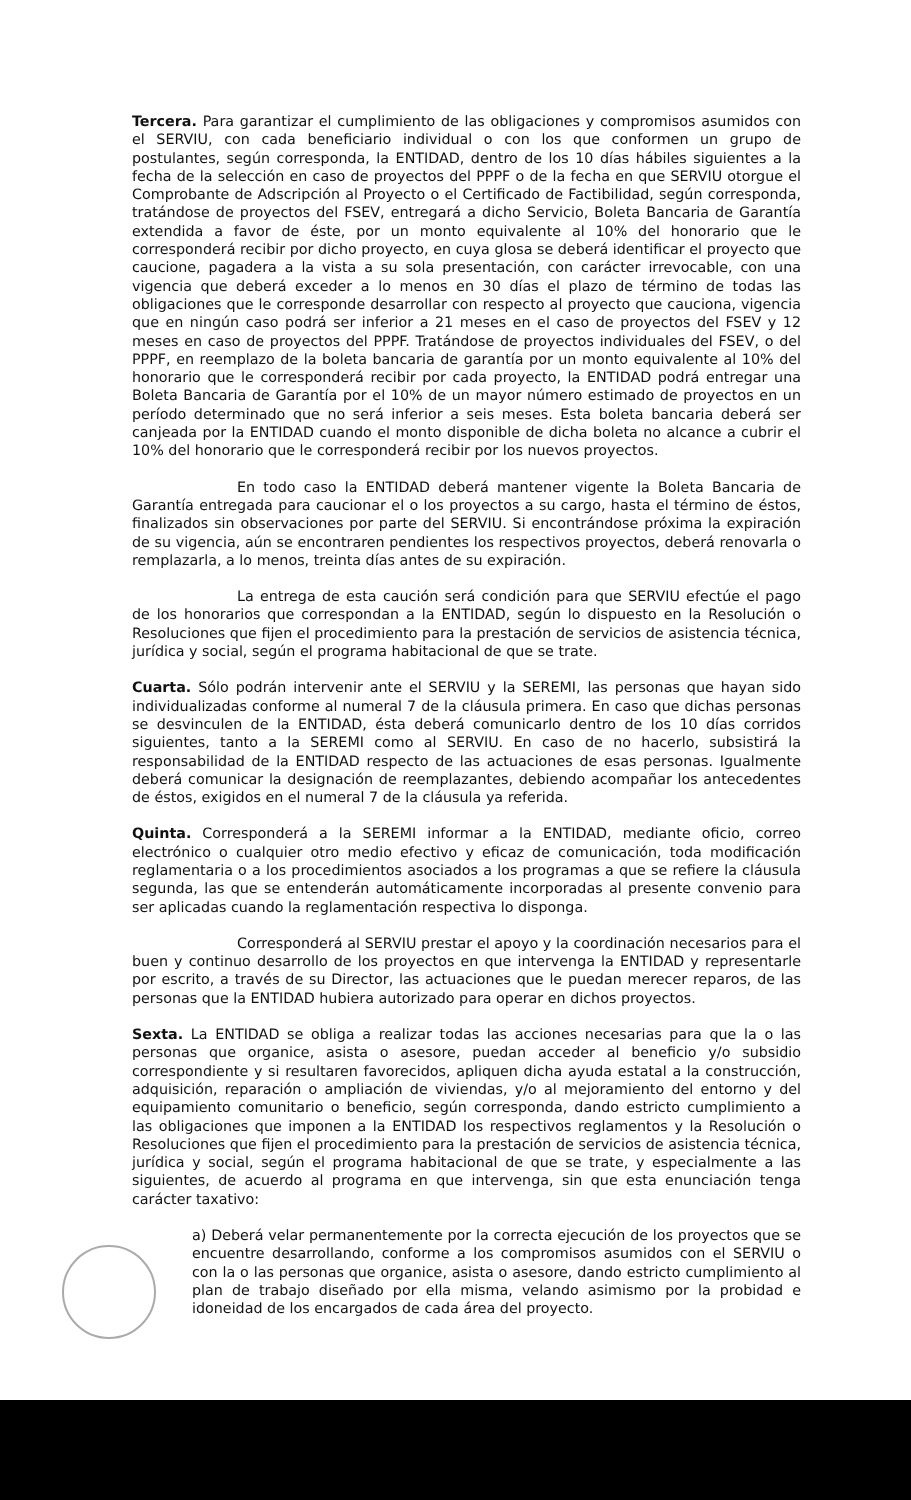Tercera. Para garantizar el cumplimiento de las obligaciones y compromisos asumidos con el SERVIU, con cada beneficiario individual o con los que conformen un grupo de postulantes, según corresponda, la ENTIDAD, dentro de los 10 días hábiles siguientes a la fecha de la selección en caso de proyectos del PPPF o de la fecha en que SERVIU otorgue el Comprobante de Adscripción al Proyecto o el Certificado de Factibilidad, según corresponda, tratándose de proyectos del FSEV, entregará a dicho Servicio, Boleta Bancaria de Garantía extendida a favor de éste, por un monto equivalente al 10% del honorario que le corresponderá recibir por dicho proyecto, en cuya glosa se deberá identificar el proyecto que caucione, pagadera a la vista a su sola presentación, con carácter irrevocable, con una vigencia que deberá exceder a lo menos en 30 días el plazo de término de todas las obligaciones que le corresponde desarrollar con respecto al proyecto que cauciona, vigencia que en ningún caso podrá ser inferior a 21 meses en el caso de proyectos del FSEV y 12 meses en caso de proyectos del PPPF. Tratándose de proyectos individuales del FSEV, o del PPPF, en reemplazo de la boleta bancaria de garantía por un monto equivalente al 10% del honorario que le corresponderá recibir por cada proyecto, la ENTIDAD podrá entregar una Boleta Bancaria de Garantía por el 10% de un mayor número estimado de proyectos en un período determinado que no será inferior a seis meses. Esta boleta bancaria deberá ser canjeada por la ENTIDAD cuando el monto disponible de dicha boleta no alcance a cubrir el 10% del honorario que le corresponderá recibir por los nuevos proyectos.
En todo caso la ENTIDAD deberá mantener vigente la Boleta Bancaria de Garantía entregada para caucionar el o los proyectos a su cargo, hasta el término de éstos, finalizados sin observaciones por parte del SERVIU. Si encontrándose próxima la expiración de su vigencia, aún se encontraren pendientes los respectivos proyectos, deberá renovarla o remplazarla, a lo menos, treinta días antes de su expiración.
La entrega de esta caución será condición para que SERVIU efectúe el pago de los honorarios que correspondan a la ENTIDAD, según lo dispuesto en la Resolución o Resoluciones que fijen el procedimiento para la prestación de servicios de asistencia técnica, jurídica y social, según el programa habitacional de que se trate.
Cuarta. Sólo podrán intervenir ante el SERVIU y la SEREMI, las personas que hayan sido individualizadas conforme al numeral 7 de la cláusula primera. En caso que dichas personas se desvinculen de la ENTIDAD, ésta deberá comunicarlo dentro de los 10 días corridos siguientes, tanto a la SEREMI como al SERVIU. En caso de no hacerlo, subsistirá la responsabilidad de la ENTIDAD respecto de las actuaciones de esas personas. Igualmente deberá comunicar la designación de reemplazantes, debiendo acompañar los antecedentes de éstos, exigidos en el numeral 7 de la cláusula ya referida.
Quinta. Corresponderá a la SEREMI informar a la ENTIDAD, mediante oficio, correo electrónico o cualquier otro medio efectivo y eficaz de comunicación, toda modificación reglamentaria o a los procedimientos asociados a los programas a que se refiere la cláusula segunda, las que se entenderán automáticamente incorporadas al presente convenio para ser aplicadas cuando la reglamentación respectiva lo disponga.
Corresponderá al SERVIU prestar el apoyo y la coordinación necesarios para el buen y continuo desarrollo de los proyectos en que intervenga la ENTIDAD y representarle por escrito, a través de su Director, las actuaciones que le puedan merecer reparos, de las personas que la ENTIDAD hubiera autorizado para operar en dichos proyectos.
Sexta. La ENTIDAD se obliga a realizar todas las acciones necesarias para que la o las personas que organice, asista o asesore, puedan acceder al beneficio y/o subsidio correspondiente y si resultaren favorecidos, apliquen dicha ayuda estatal a la construcción, adquisición, reparación o ampliación de viviendas, y/o al mejoramiento del entorno y del equipamiento comunitario o beneficio, según corresponda, dando estricto cumplimiento a las obligaciones que imponen a la ENTIDAD los respectivos reglamentos y la Resolución o Resoluciones que fijen el procedimiento para la prestación de servicios de asistencia técnica, jurídica y social, según el programa habitacional de que se trate, y especialmente a las siguientes, de acuerdo al programa en que intervenga, sin que esta enunciación tenga carácter taxativo:
a) Deberá velar permanentemente por la correcta ejecución de los proyectos que se encuentre desarrollando, conforme a los compromisos asumidos con el SERVIU o con la o las personas que organice, asista o asesore, dando estricto cumplimiento al plan de trabajo diseñado por ella misma, velando asimismo por la probidad e idoneidad de los encargados de cada área del proyecto.